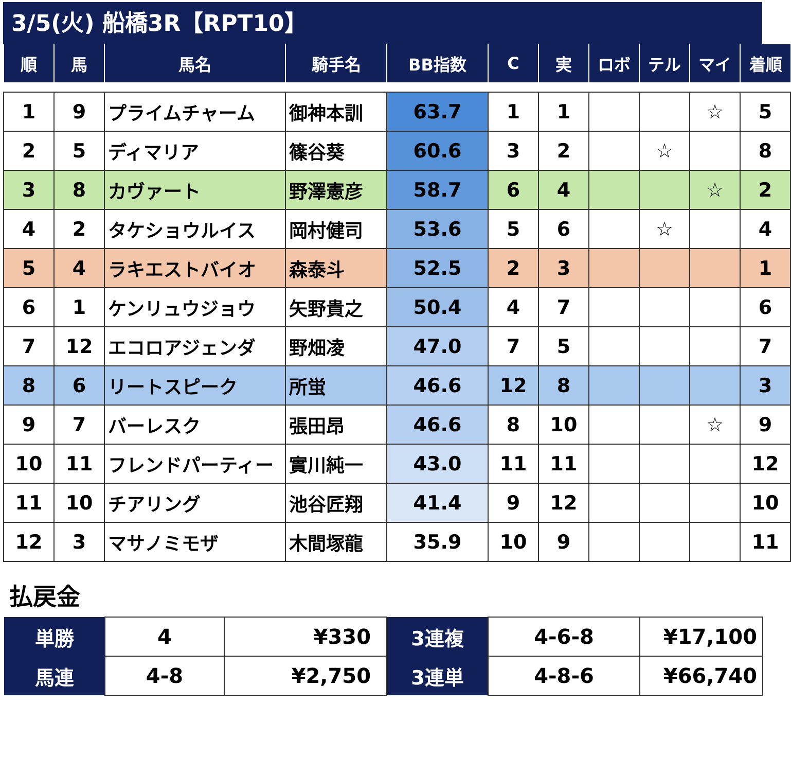3/5(火) 船橋3R【RPT10】
| 順 | 馬 | 馬名 | 騎手名 | BB指数 | C | 実 | ロボ | テル | マイ | 着順 |
| --- | --- | --- | --- | --- | --- | --- | --- | --- | --- | --- |
| 1 | 9 | プライムチャーム | 御神本訓 | 63.7 | 1 | 1 | | | ☆ | 5 |
| 2 | 5 | ディマリア | 篠谷葵 | 60.6 | 3 | 2 | | ☆ | | 8 |
| 3 | 8 | カヴァート | 野澤憲彦 | 58.7 | 6 | 4 | | | ☆ | 2 |
| 4 | 2 | タケショウルイス | 岡村健司 | 53.6 | 5 | 6 | | ☆ | | 4 |
| 5 | 4 | ラキエストバイオ | 森泰斗 | 52.5 | 2 | 3 | | | | 1 |
| 6 | 1 | ケンリュウジョウ | 矢野貴之 | 50.4 | 4 | 7 | | | | 6 |
| 7 | 12 | エコロアジェンダ | 野畑凌 | 47.0 | 7 | 5 | | | | 7 |
| 8 | 6 | リートスピーク | 所蛍 | 46.6 | 12 | 8 | | | | 3 |
| 9 | 7 | バーレスク | 張田昂 | 46.6 | 8 | 10 | | | ☆ | 9 |
| 10 | 11 | フレンドパーティー | 實川純一 | 43.0 | 11 | 11 | | | | 12 |
| 11 | 10 | チアリング | 池谷匠翔 | 41.4 | 9 | 12 | | | | 10 |
| 12 | 3 | マサノミモザ | 木間塚龍 | 35.9 | 10 | 9 | | | | 11 |
払戻金
| 単勝 | 4 | ¥330 | 3連複 | 4-6-8 | ¥17,100 |
| 馬連 | 4-8 | ¥2,750 | 3連単 | 4-8-6 | ¥66,740 |